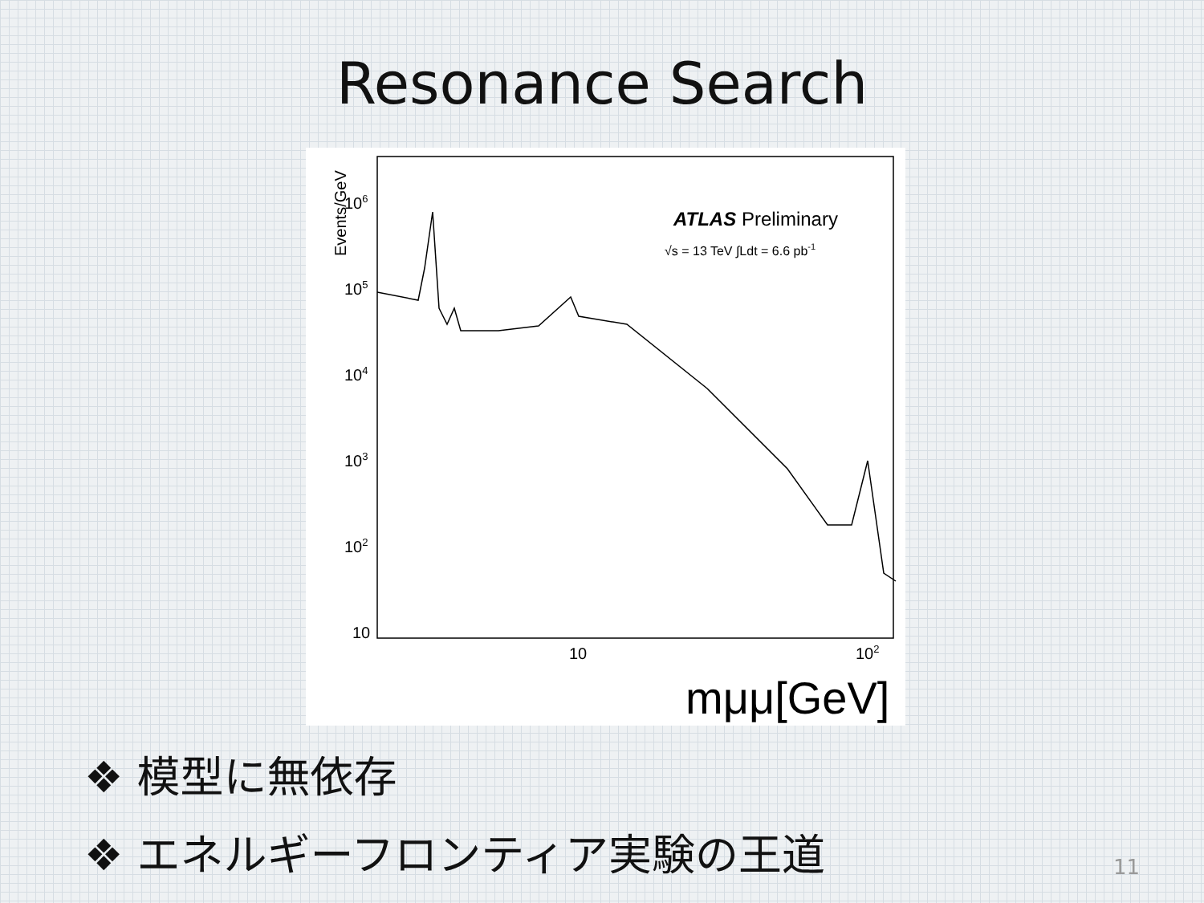Resonance Search
Events/GeV
106
105
104
103
102
10
10
102
ATLAS Preliminary
√s = 13 TeV ∫Ldt = 6.6 pb-1
mμμ[GeV]
❖ 模型に無依存
❖ エネルギーフロンティア実験の王道
11